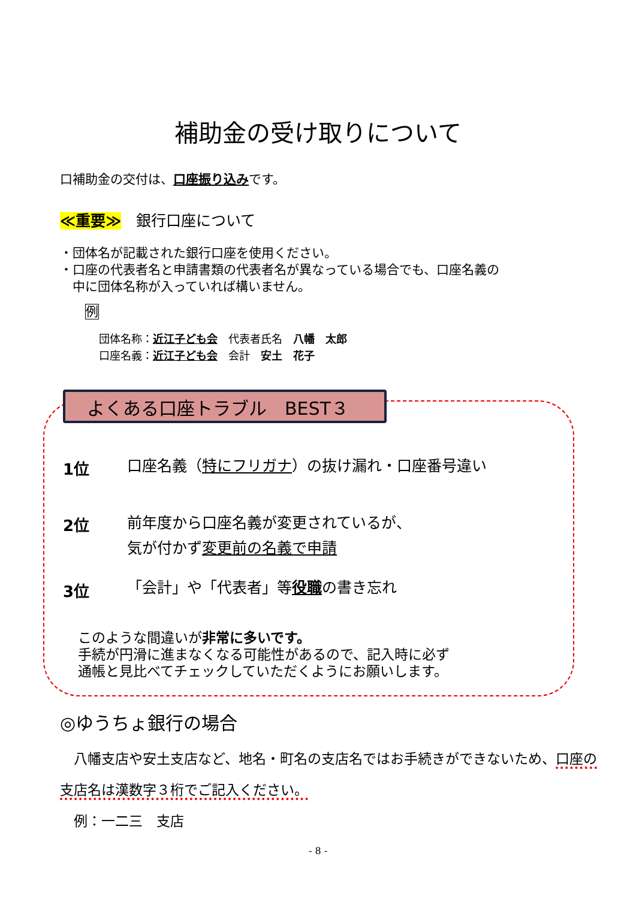補助金の受け取りについて
口補助金の交付は、口座振り込みです。
≪重要≫　銀行口座について
・団体名が記載された銀行口座を使用ください。
・口座の代表者名と申請書類の代表者名が異なっている場合でも、口座名義の
　中に団体名称が入っていれば構いません。
例
団体名称：近江子ども会　代表者氏名　八幡　太郎
口座名義：近江子ども会　会計　安土　花子
よくある口座トラブル　BEST３
1位
口座名義（特にフリガナ）の抜け漏れ・口座番号違い
2位
前年度から口座名義が変更されているが、
気が付かず変更前の名義で申請
3位 「会計」や「代表者」等役職の書き忘れ
このような間違いが非常に多いです。
手続が円滑に進まなくなる可能性があるので、記入時に必ず
通帳と見比べてチェックしていただくようにお願いします。
◎ゆうちょ銀行の場合
　八幡支店や安土支店など、地名・町名の支店名ではお手続きができないため、口座の支店名は漢数字３桁でご記入ください。
　例：一二三　支店
- 8 -